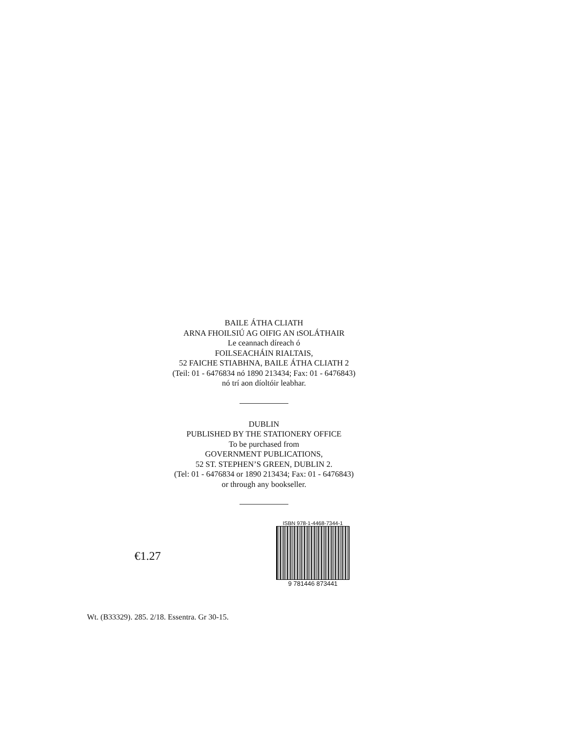BAILE ÁTHA CLIATH
ARNA FHOILSIÚ AG OIFIG AN tSOLÁTHAIR
Le ceannach díreach ó
FOILSEACHÁIN RIALTAIS,
52 FAICHE STIABHNA, BAILE ÁTHA CLIATH 2
(Teil: 01 - 6476834 nó 1890 213434; Fax: 01 - 6476843)
nó trí aon díoltóir leabhar.
DUBLIN
PUBLISHED BY THE STATIONERY OFFICE
To be purchased from
GOVERNMENT PUBLICATIONS,
52 ST. STEPHEN’S GREEN, DUBLIN 2.
(Tel: 01 - 6476834 or 1890 213434; Fax: 01 - 6476843)
or through any bookseller.
€1.27
ISBN 978-1-4468-7344-1
9 781446 873441
Wt. (B33329). 285. 2/18. Essentra. Gr 30-15.